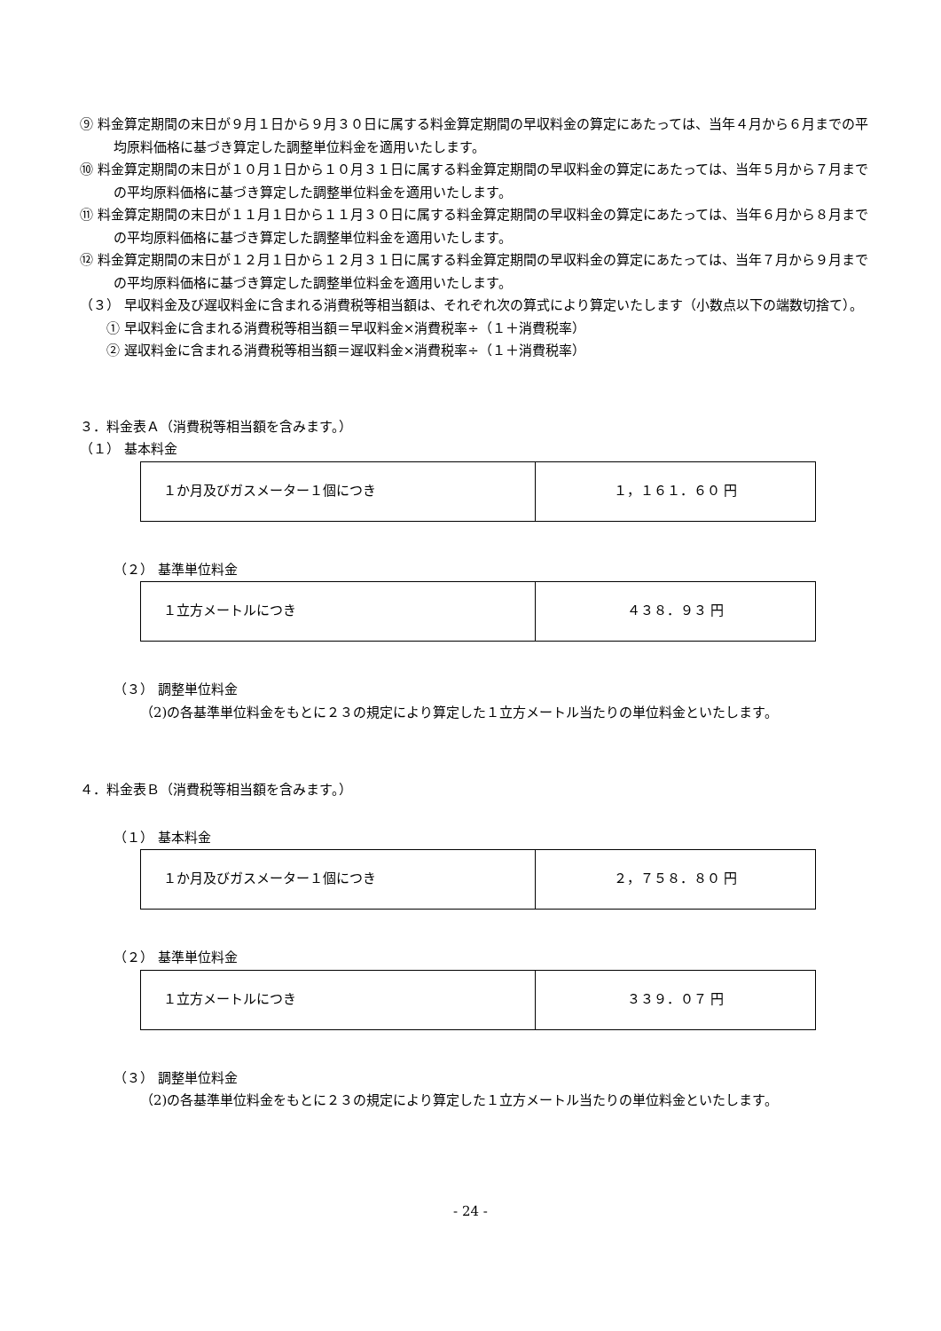⑨ 料金算定期間の末日が９月１日から９月３０日に属する料金算定期間の早収料金の算定にあたっては、当年４月から６月までの平均原料価格に基づき算定した調整単位料金を適用いたします。
⑩ 料金算定期間の末日が１０月１日から１０月３１日に属する料金算定期間の早収料金の算定にあたっては、当年５月から７月までの平均原料価格に基づき算定した調整単位料金を適用いたします。
⑪ 料金算定期間の末日が１１月１日から１１月３０日に属する料金算定期間の早収料金の算定にあたっては、当年６月から８月までの平均原料価格に基づき算定した調整単位料金を適用いたします。
⑫ 料金算定期間の末日が１２月１日から１２月３１日に属する料金算定期間の早収料金の算定にあたっては、当年７月から９月までの平均原料価格に基づき算定した調整単位料金を適用いたします。
（３） 早収料金及び遅収料金に含まれる消費税等相当額は、それぞれ次の算式により算定いたします（小数点以下の端数切捨て）。
① 早収料金に含まれる消費税等相当額＝早収料金×消費税率÷（１＋消費税率）
② 遅収料金に含まれる消費税等相当額＝遅収料金×消費税率÷（１＋消費税率）
３．料金表Ａ（消費税等相当額を含みます。）
（１） 基本料金
| １か月及びガスメーター１個につき | １，１６１．６０ 円 |
（２） 基準単位料金
| １立方メートルにつき | ４３８．９３ 円 |
（３） 調整単位料金
（2)の各基準単位料金をもとに２３の規定により算定した１立方メートル当たりの単位料金といたします。
４．料金表Ｂ（消費税等相当額を含みます。）
（１） 基本料金
| １か月及びガスメーター１個につき | ２，７５８．８０ 円 |
（２） 基準単位料金
| １立方メートルにつき | ３３９．０７ 円 |
（３） 調整単位料金
（2)の各基準単位料金をもとに２３の規定により算定した１立方メートル当たりの単位料金といたします。
- 24 -